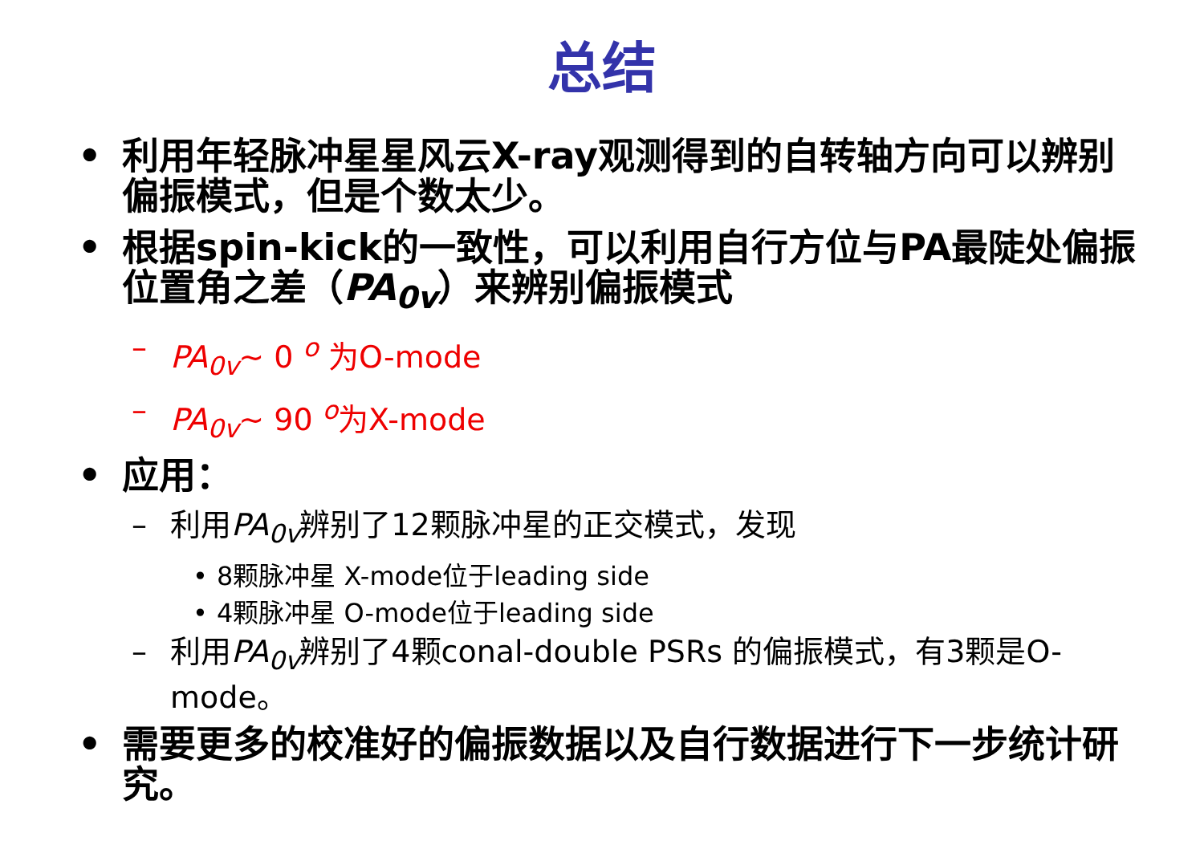总结
• 利用年轻脉冲星星风云X-ray观测得到的自转轴方向可以辨别偏振模式，但是个数太少。
• 根据spin-kick的一致性，可以利用自行方位与PA最陡处偏振位置角之差（PA<sub>0v</sub>）来辨别偏振模式
– PA<sub>0v</sub>~ 0 <sup>o</sup> 为O-mode
– PA<sub>0v</sub>~ 90 <sup>o</sup>为X-mode
• 应用：
– 利用PA<sub>0v</sub>辨别了12颗脉冲星的正交模式，发现
• 8颗脉冲星 X-mode位于leading side
• 4颗脉冲星 O-mode位于leading side
– 利用PA<sub>0v</sub>辨别了4颗conal-double PSRs 的偏振模式，有3颗是O-mode。
• 需要更多的校准好的偏振数据以及自行数据进行下一步统计研究。